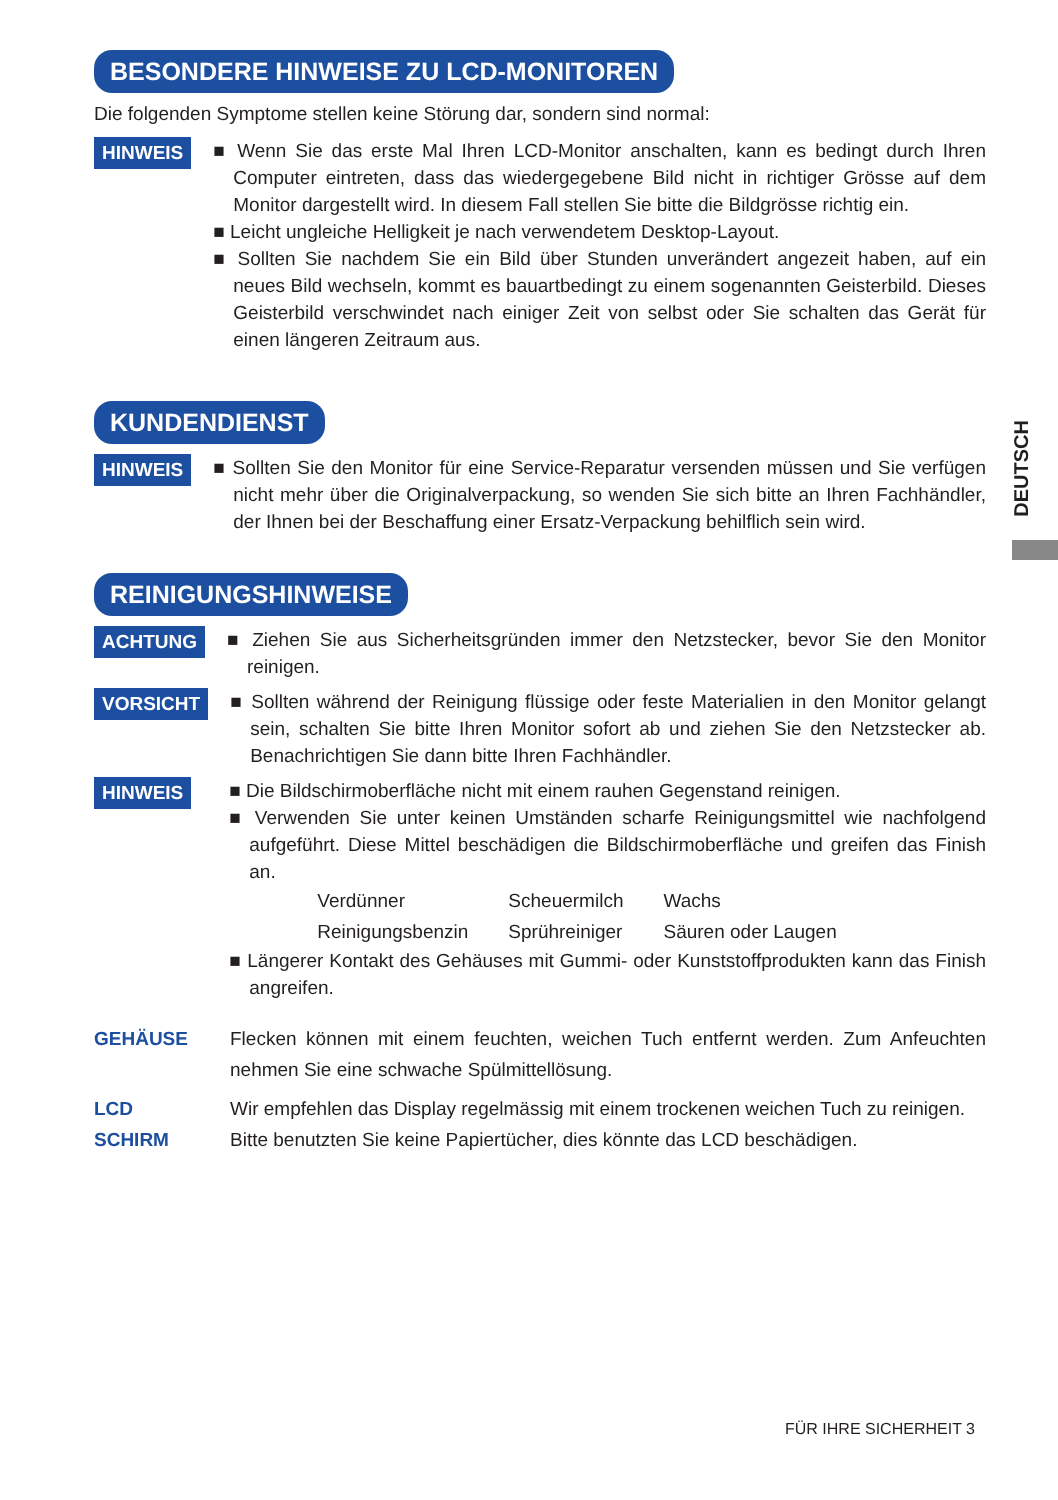BESONDERE HINWEISE ZU LCD-MONITOREN
Die folgenden Symptome stellen keine Störung dar, sondern sind normal:
HINWEIS
■ Wenn Sie das erste Mal Ihren LCD-Monitor anschalten, kann es bedingt durch Ihren Computer eintreten, dass das wiedergegebene Bild nicht in richtiger Grösse auf dem Monitor dargestellt wird. In diesem Fall stellen Sie bitte die Bildgrösse richtig ein.
■ Leicht ungleiche Helligkeit je nach verwendetem Desktop-Layout.
■ Sollten Sie nachdem Sie ein Bild über Stunden unverändert angezeit haben, auf ein neues Bild wechseln, kommt es bauartbedingt zu einem sogenannten Geisterbild. Dieses Geisterbild verschwindet nach einiger Zeit von selbst oder Sie schalten das Gerät für einen längeren Zeitraum aus.
KUNDENDIENST
HINWEIS
■ Sollten Sie den Monitor für eine Service-Reparatur versenden müssen und Sie verfügen nicht mehr über die Originalverpackung, so wenden Sie sich bitte an Ihren Fachhändler, der Ihnen bei der Beschaffung einer Ersatz-Verpackung behilflich sein wird.
REINIGUNGSHINWEISE
ACHTUNG
■ Ziehen Sie aus Sicherheitsgründen immer den Netzstecker, bevor Sie den Monitor reinigen.
VORSICHT
■ Sollten während der Reinigung flüssige oder feste Materialien in den Monitor gelangt sein, schalten Sie bitte Ihren Monitor sofort ab und ziehen Sie den Netzstecker ab. Benachrichtigen Sie dann bitte Ihren Fachhändler.
HINWEIS
■ Die Bildschirmoberfläche nicht mit einem rauhen Gegenstand reinigen.
■ Verwenden Sie unter keinen Umständen scharfe Reinigungsmittel wie nachfolgend aufgeführt. Diese Mittel beschädigen die Bildschirmoberfläche und greifen das Finish an.
| Verdünner | Scheuermilch | Wachs |
| Reinigungsbenzin | Sprühreiniger | Säuren oder Laugen |
■ Längerer Kontakt des Gehäuses mit Gummi- oder Kunststoffprodukten kann das Finish angreifen.
GEHÄUSE Flecken können mit einem feuchten, weichen Tuch entfernt werden. Zum Anfeuchten nehmen Sie eine schwache Spülmittellösung.
LCD
SCHIRM
Wir empfehlen das Display regelmässig mit einem trockenen weichen Tuch zu reinigen.
Bitte benutzten Sie keine Papiertücher, dies könnte das LCD beschädigen.
DEUTSCH
FÜR IHRE SICHERHEIT 3